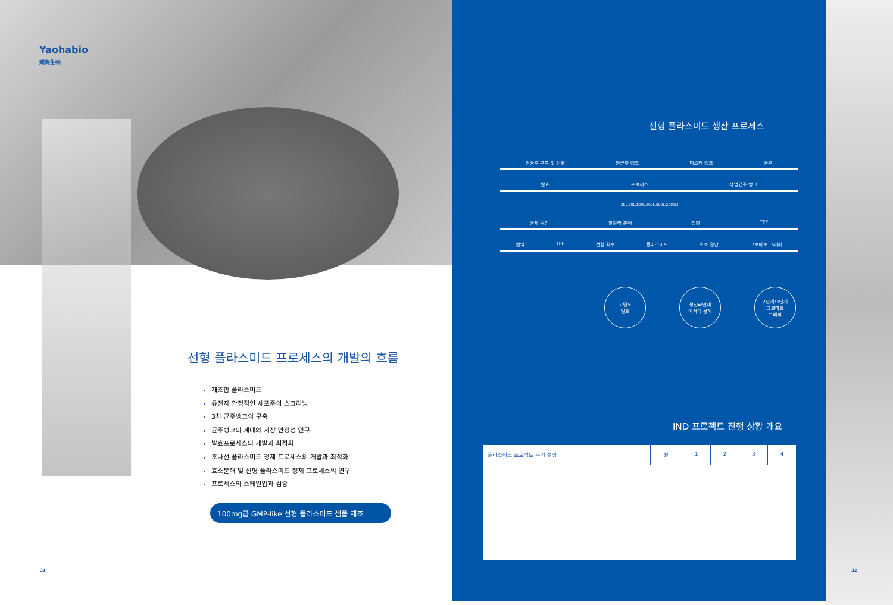Yaohabio
耀海生物
선형 플라스미드 프로세스의 개발의 흐름
재조합 플라스미드
유전자 안정적인 세포주의 스크리닝
3차 균주뱅크의 구축
균주뱅크의 계대와 저장 안정성 연구
발효프로세스의 개발과 최적화
초나선 플라스미드 정제 프로세스의 개발과 최적화
효소분해 및 선형 플라스미드 정제 프로세스의 연구
프로세스의 스케일업과 검증
100mg급 GMP-like 선형 플라스미드 샘플 제조
31
선형 플라스미드 생산 프로세스
원균주 구축 및 선별 원균주 뱅크 마스터 뱅크 균주
발효 프로세스 작업균주 뱅크
(30L,70L,100L,200L,500L,2000L)
균체 수집 알칼리 분해 정화 TFF
원액 TFF 선형 회수 플라스미드 효소 절단 크로마토 그래피
고밀도
발효
생산라인내
애셔의 용해
2단계/3단계
크로마토
그래피
IND 프로젝트 진행 상황 개요
| 플라스미드 프로젝트 주기 설정 | 월 | 1 | 2 | 3 | 4 |
32